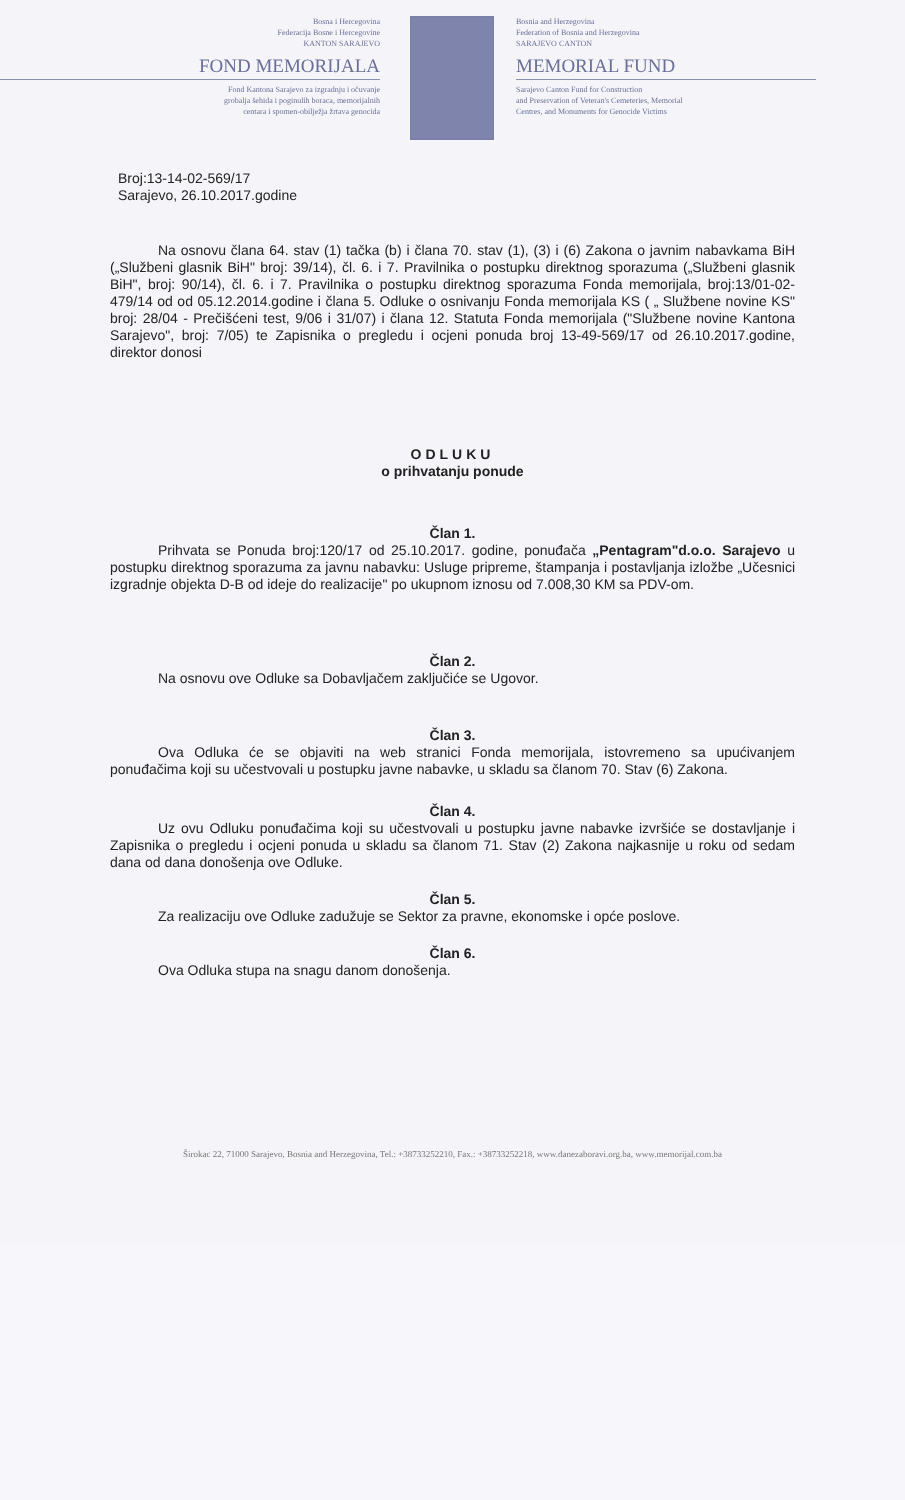Bosna i Hercegovina
Federacija Bosne i Hercegovine
KANTON SARAJEVO
FOND MEMORIJALA
Fond Kantona Sarajevo za izgradnju i očuvanje
grobalja šehida i poginulih boraca, memorijalnih
centara i spomen-obilježja žrtava genocida
Bosnia and Herzegovina
Federation of Bosnia and Herzegovina
SARAJEVO CANTON
MEMORIAL FUND
Sarajevo Canton Fund for Construction
and Preservation of Veteran's Cemeteries, Memorial
Centres, and Monuments for Genocide Victims
Broj:13-14-02-569/17
Sarajevo, 26.10.2017.godine
Na osnovu člana 64. stav (1) tačka (b) i člana 70. stav (1), (3) i (6) Zakona o javnim nabavkama BiH („Službeni glasnik BiH" broj: 39/14), čl. 6. i 7. Pravilnika o postupku direktnog sporazuma („Službeni glasnik BiH", broj: 90/14), čl. 6. i 7. Pravilnika o postupku direktnog sporazuma Fonda memorijala, broj:13/01-02-479/14 od od 05.12.2014.godine i člana 5. Odluke o osnivanju Fonda memorijala KS ( „ Službene novine KS" broj: 28/04 - Prečišćeni test, 9/06 i 31/07) i člana 12. Statuta Fonda memorijala ("Službene novine Kantona Sarajevo", broj: 7/05) te Zapisnika o pregledu i ocjeni ponuda broj 13-49-569/17 od 26.10.2017.godine, direktor donosi
ODLUKU
o prihvatanju ponude
Član 1.
Prihvata se Ponuda broj:120/17 od 25.10.2017. godine, ponuđača „Pentagram"d.o.o. Sarajevo u postupku direktnog sporazuma za javnu nabavku: Usluge pripreme, štampanja i postavljanja izložbe „Učesnici izgradnje objekta D-B od ideje do realizacije" po ukupnom iznosu od 7.008,30 KM sa PDV-om.
Član 2.
Na osnovu ove Odluke sa Dobavljačem zaključiće se Ugovor.
Član 3.
Ova Odluka će se objaviti na web stranici Fonda memorijala, istovremeno sa upućivanjem ponuđačima koji su učestvovali u postupku javne nabavke, u skladu sa članom 70. Stav (6) Zakona.
Član 4.
Uz ovu Odluku ponuđačima koji su učestvovali u postupku javne nabavke izvršiće se dostavljanje i Zapisnika o pregledu i ocjeni ponuda u skladu sa članom 71. Stav (2) Zakona najkasnije u roku od sedam dana od dana donošenja ove Odluke.
Član 5.
Za realizaciju ove Odluke zadužuje se Sektor za pravne, ekonomske i opće poslove.
Član 6.
Ova Odluka stupa na snagu danom donošenja.
Širokac 22, 71000 Sarajevo, Bosnia and Herzegovina, Tel.: +38733252210, Fax.: +38733252218, www.danezaboravi.org.ba, www.memorijal.com.ba